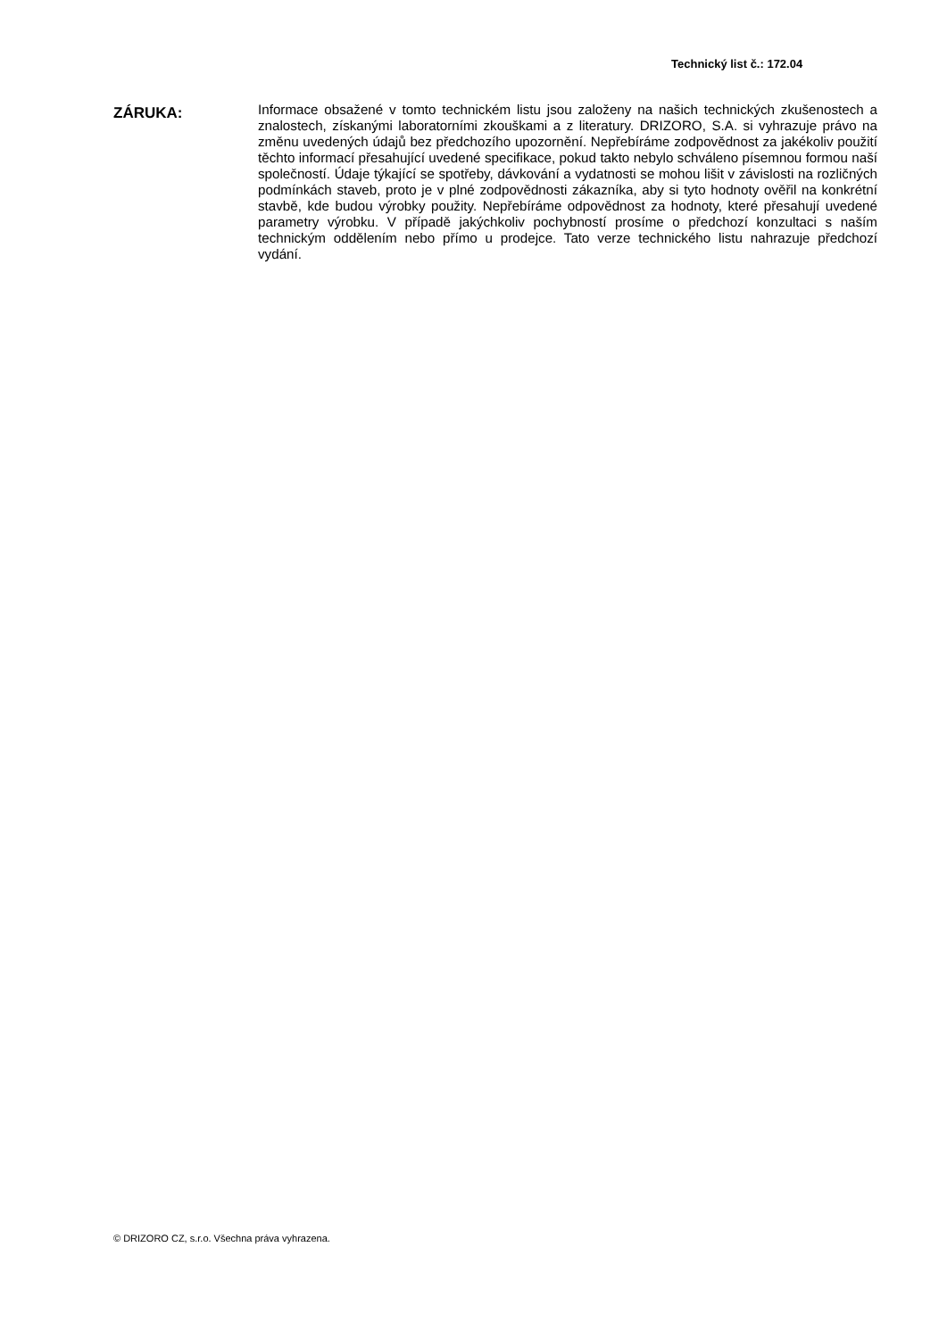Technický list č.: 172.04
ZÁRUKA:
Informace obsažené v tomto technickém listu jsou založeny na našich technických zkušenostech a znalostech, získanými laboratorními zkouškami a z literatury. DRIZORO, S.A. si vyhrazuje právo na změnu uvedených údajů bez předchozího upozornění. Nepřebíráme zodpovědnost za jakékoliv použití těchto informací přesahující uvedené specifikace, pokud takto nebylo schváleno písemnou formou naší společností. Údaje týkající se spotřeby, dávkování a vydatnosti se mohou lišit v závislosti na rozličných podmínkách staveb, proto je v plné zodpovědnosti zákazníka, aby si tyto hodnoty ověřil na konkrétní stavbě, kde budou výrobky použity. Nepřebíráme odpovědnost za hodnoty, které přesahují uvedené parametry výrobku. V případě jakýchkoliv pochybností prosíme o předchozí konzultaci s naším technickým oddělením nebo přímo u prodejce. Tato verze technického listu nahrazuje předchozí vydání.
© DRIZORO CZ, s.r.o. Všechna práva vyhrazena.